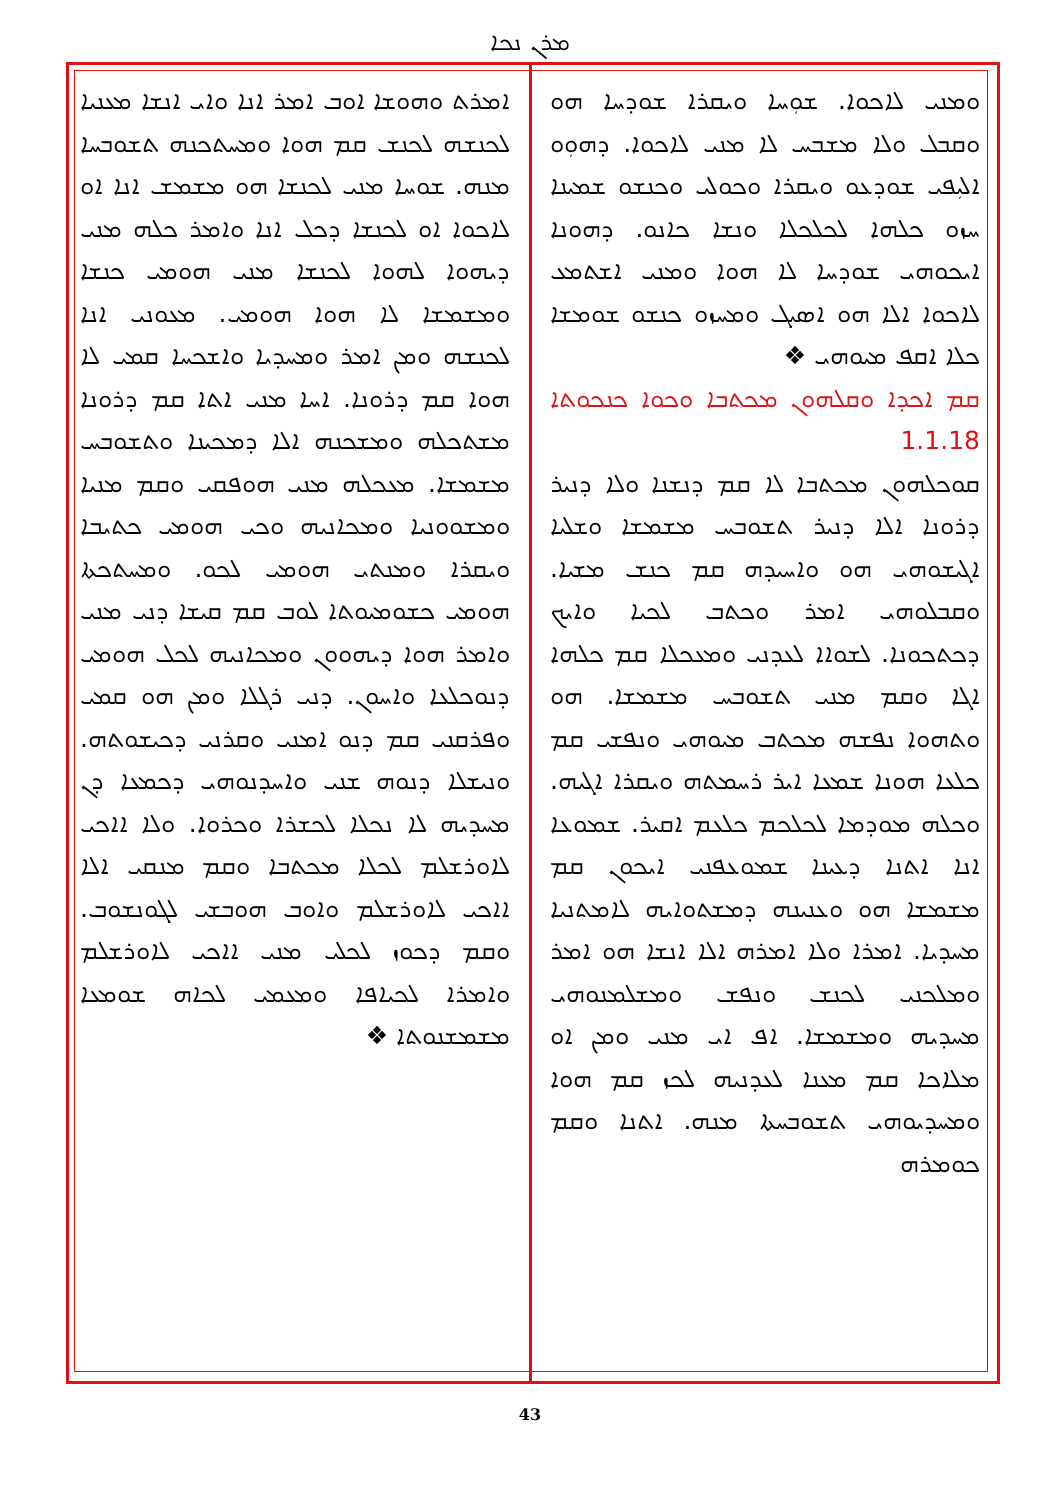ܡܪܢ ܢܟܐ
ܘܡܢܝ ܠܐܟܘܐ. ܫܘܼܚܐ ܘܝܩܪܐ ܫܘܕܚܐ ܗܘ ܘܩܒܠ ܘܠܐ ܡܫܒܚ ܠܐ ܡܢܝ ܠܐܟܘܐ. ܕܗܘܼܘ ܐܠܝܼܦܝ ܫܘܕܥܘ ܘܝܩܪܐ ܘܟܘܠܝ ܘܟܢܫܘ ܫܡܝܢܐ ܚܙܘ ܟܠܗܐ ܠܟܠܟܠܐ ܘܢܫܐ ܟܐܢܘ. ܕܗܘܢܐ ܐܝܟܘܗܝ ܫܘܕܚܐ ܠܐ ܗܘܐ ܘܡܢܝ ܐܫܬܡܥ ܠܐܟܘܐ ܐܠܐ ܗܘ ܐܣܝܓ ܘܡܚܙܘ ܟܢܫܘ ܫܘܡܫܐ ܟܠܐ ܐܩܦ ܡܝܘܗܝ ❖
ܩܡ ܐܟܕܐ ܘܩܠܗܘܢ ܡܟܬܒܐ ܘܟܘܐ ܟܢܟܘܬܐ 1.1.18
ܩܘܟܠܗܘܢ ܡܟܬܒܐ ܠܐ ܩܡ ܕܢܫܢܐ ܘܠܐ ܕܢܝܪ ܕܪܘܢܐ ܐܠܐ ܕܢܝܪ ܬܫܘܒܚ ܡܫܡܫܐ ܘܫܠܝܐ ܐܓܝܫܘܗܝ ܗܘ ܘܐܚܝܕܗ ܩܡ ܟܢܫ ܡܫܝܐ. ܘܩܒܠܘܗܝ ܐܡܪ ܘܟܬܒ ܠܟܝܐ ܘܐܝܟ ܕܟܬܟܘܢܐ. ܠܫܘܐܐ ܠܥܕܢܝ ܘܡܥܟܠܐ ܩܡ ܟܠܗܐ ܐܓܐ ܘܩܡ ܡܢܝ ܬܫܘܒܚ ܡܫܡܫܐ. ܗܘ ܘܬܗܘܐ ܢܦܫܗ ܡܟܬܒ ܡܝܘܗܝ ܘܢܦܫܝ ܩܡ ܟܠܥܐ ܗܘܢܐ ܫܡܥܐ ܐܝܪ ܪܚܡܬܗ ܘܝܩܪܐ ܐܓܝܗ. ܘܟܠܗ ܡܘܕܡܐ ܠܟܠܟܡ ܟܠܥܡ ܐܩܝܪ. ܫܡܘܥܐ ܐܢܐ ܐܬܢܐ ܕܥܝܢܐ ܫܡܘܥܦܢܝ ܐܝܟܘܢ ܩܡ ܡܫܡܫܐ ܗܘ ܘܥܢܝܢܗ ܕܡܫܬܘܐܝܗ ܠܐܡܬܢܝܐ ܡܚܕܝܐ. ܐܡܪܐ ܘܠܐ ܐܡܪܗ ܐܠܐ ܐܢܫܐ ܗܘ ܐܡܪ ܘܡܠܟܢܝ ܠܟܢܫ ܘܢܦܫ ܘܡܫܠܡܢܘܗܝ ܡܚܕܝܗ ܘܡܫܡܫܐ. ܐܦ ܐܝ ܡܢܝ ܘܡܢ ܐܘ ܡܠܐܟܐ ܩܡ ܡܥܢܐ ܠܥܕܢܝܗ ܠܟܙ ܩܡ ܗܘܐ ܘܡܚܕܝܘܗܝ ܬܫܘܒܚܬܐ ܡܢܗ. ܐܬܢܐ ܘܩܡ ܟܘܡܪܗ
ܐܡܪܬ ܘܗܘܫܐ ܐܘܒ ܐܡܪ ܐܢܐ ܘܐܝ ܐܢܫܐ ܡܥܢܝܐ ܠܟܢܫܗ ܠܟܢܫ ܩܡ ܗܘܐ ܘܡܚܬܟܢܗ ܬܫܘܒܚܐ ܡܢܗ. ܫܘܚܐ ܡܢܝ ܠܟܢܫܐ ܗܘ ܡܫܡܫ ܐܢܐ ܐܘ ܠܐܟܘܐ ܐܘ ܠܟܢܫܐ ܕܟܠ ܐܢܐ ܘܐܡܪ ܟܠܗ ܡܢܝ ܕܝܗܘܐ ܠܗܘܐ ܠܟܢܫܐ ܡܢܝ ܗܘܡܝ ܟܢܫܐ ܘܡܫܡܫܐ ܠܐ ܗܘܐ ܗܘܡܝ. ܡܥܘܢܝ ܐܢܐ ܠܟܢܫܗ ܘܡܢ ܐܡܪ ܘܡܚܕܝܐ ܘܐܫܟܚܐ ܩܡܝ ܠܐ ܗܘܐ ܩܡ ܕܪܘܢܐ. ܐܚܐ ܡܢܝ ܐܬܐ ܩܡ ܕܪܘܢܐ ܡܫܬܟܠܗ ܘܡܫܟܢܗ ܐܠܐ ܕܡܟܝܢܐ ܘܬܫܘܒܚ ܡܫܡܫܐ. ܡܥܟܠܗ ܡܢܝ ܗܘܦܩܝ ܘܩܡ ܡܢܝܐ ܘܡܫܘܘܢܝܐ ܘܡܟܐܢܝܗ ܘܟܝ ܗܘܡܝ ܟܬܝܒܐ ܘܝܩܪܐ ܘܡܢܬܝ ܗܘܡܝ ܠܟܘ. ܘܡܚܬܟܬܐ ܗܘܡܝ ܟܫܘܡܝܘܬܐ ܠܘܒ ܩܡ ܩܝܫܐ ܕܢܝ ܡܢܝ ܘܐܡܪ ܗܘܐ ܕܝܗܘܘܢ ܘܡܟܐܢܝܗ ܠܟܠ ܗܘܡܝ ܕܢܘܟܠܥܐ ܘܐܚܘܢ. ܕܢܝ ܪܓܠܐ ܘܡܢ ܗܘ ܩܡܝ ܘܦܪܩܢܝ ܩܡ ܕܢܘ ܐܡܢܝ ܘܩܪܢܝ ܕܟܝܫܘܬܗ. ܘܢܝܫܠܐ ܕܢܘܗ ܫܢܝ ܘܐܚܕܢܘܗܝ ܕܟܡܥܐ ܕܢ ܡܚܕܝܗ ܠܐ ܢܟܠܐ ܠܟܫܪܐ ܘܟܪܘܐ. ܘܠܐ ܐܐܟܝ ܠܐܘܪܫܠܡ ܠܟܠܐ ܡܟܬܒܐ ܘܩܡ ܡܢܩܝ ܐܠܐ ܐܐܟܝ ܠܐܘܪܫܠܡ ܘܐܘܒ ܗܘܒܫܝ ܠܓܘܢܫܘܒ. ܘܩܡ ܕܟܘܙ ܠܟܠܝ ܡܢܝ ܐܐܟܝ ܠܐܘܪܫܠܡ ܘܐܡܪܐ ܠܟܝܐܦܐ ܘܡܥܡܝ ܠܟܐܗ ܫܘܡܥܐ ܡܫܡܫܢܘܬܐ ❖
43